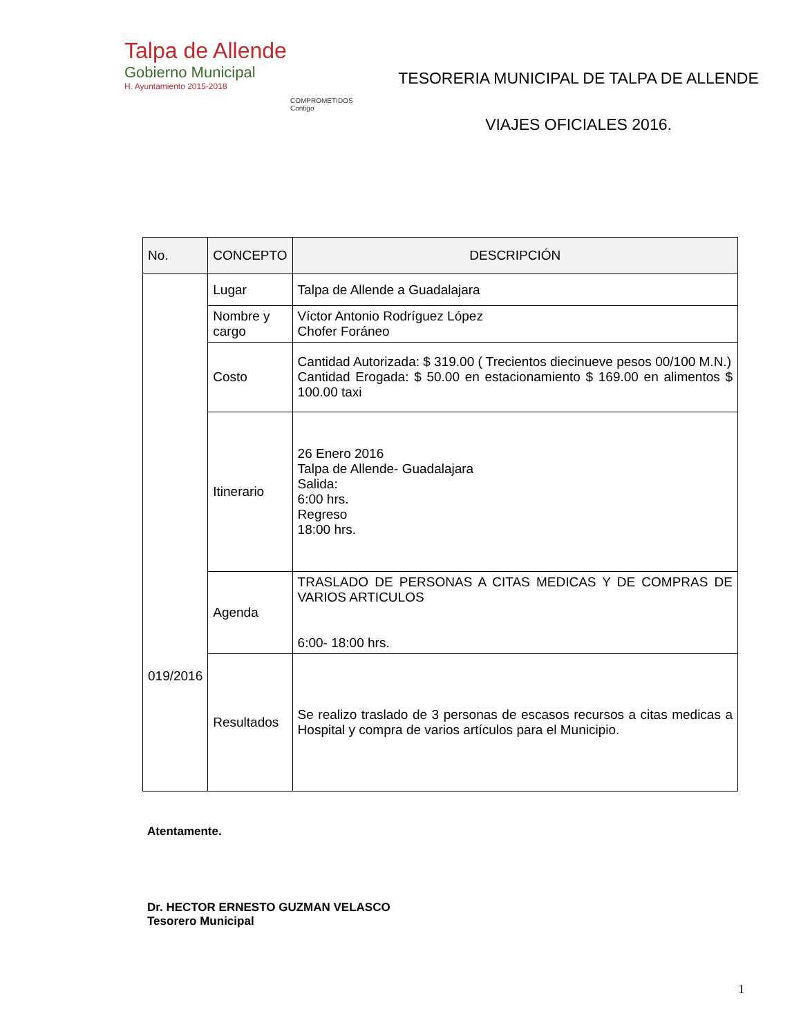Talpa de Allende
Gobierno Municipal
H. Ayuntamiento 2015-2018
COMPROMETIDOS Contigo
TESORERIA MUNICIPAL DE TALPA DE ALLENDE
VIAJES OFICIALES 2016.
| No. | CONCEPTO | DESCRIPCIÓN |
| --- | --- | --- |
| 019/2016 | Lugar | Talpa de Allende a Guadalajara |
| | Nombre y cargo | Víctor Antonio Rodríguez López Chofer Foráneo |
| | Costo | Cantidad Autorizada: $ 319.00 ( Trecientos diecinueve pesos 00/100 M.N.) Cantidad Erogada: $ 50.00 en estacionamiento $ 169.00 en alimentos $ 100.00 taxi |
| | Itinerario | 26 Enero 2016 Talpa de Allende- Guadalajara Salida: 6:00 hrs. Regreso 18:00 hrs. |
| | Agenda | TRASLADO DE PERSONAS A CITAS MEDICAS Y DE COMPRAS DE VARIOS ARTICULOS 6:00- 18:00 hrs. |
| | Resultados | Se realizo traslado de 3 personas de escasos recursos a citas medicas a Hospital y compra de varios artículos para el Municipio. |
Atentamente.
Dr. HECTOR ERNESTO GUZMAN VELASCO
Tesorero Municipal
1